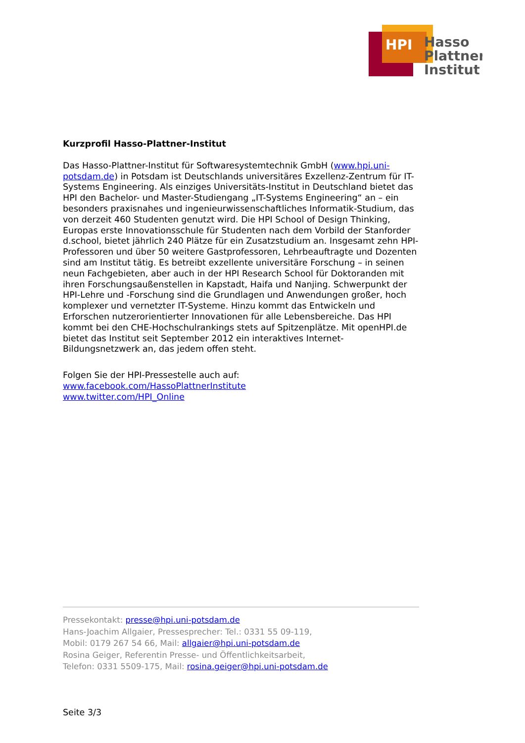HPI
Hasso
Plattner
Institut
Kurzprofil Hasso-Plattner-Institut
Das Hasso-Plattner-Institut für Softwaresystemtechnik GmbH (www.hpi.uni-potsdam.de) in Potsdam ist Deutschlands universitäres Exzellenz-Zentrum für IT-Systems Engineering. Als einziges Universitäts-Institut in Deutschland bietet das HPI den Bachelor- und Master-Studiengang „IT-Systems Engineering“ an – ein besonders praxisnahes und ingenieurwissenschaftliches Informatik-Studium, das von derzeit 460 Studenten genutzt wird. Die HPI School of Design Thinking, Europas erste Innovationsschule für Studenten nach dem Vorbild der Stanforder d.school, bietet jährlich 240 Plätze für ein Zusatzstudium an. Insgesamt zehn HPI-Professoren und über 50 weitere Gastprofessoren, Lehrbeauftragte und Dozenten sind am Institut tätig. Es betreibt exzellente universitäre Forschung – in seinen neun Fachgebieten, aber auch in der HPI Research School für Doktoranden mit ihren Forschungsaußenstellen in Kapstadt, Haifa und Nanjing. Schwerpunkt der HPI-Lehre und -Forschung sind die Grundlagen und Anwendungen großer, hoch komplexer und vernetzter IT-Systeme. Hinzu kommt das Entwickeln und Erforschen nutzerorientierter Innovationen für alle Lebensbereiche. Das HPI kommt bei den CHE-Hochschulrankings stets auf Spitzenplätze. Mit openHPI.de bietet das Institut seit September 2012 ein interaktives Internet-Bildungsnetzwerk an, das jedem offen steht.
Folgen Sie der HPI-Pressestelle auch auf:
www.facebook.com/HassoPlattnerInstitute
www.twitter.com/HPI_Online
Pressekontakt: presse@hpi.uni-potsdam.de
Hans-Joachim Allgaier, Pressesprecher: Tel.: 0331 55 09-119,
Mobil: 0179 267 54 66, Mail: allgaier@hpi.uni-potsdam.de
Rosina Geiger, Referentin Presse- und Öffentlichkeitsarbeit,
Telefon: 0331 5509-175, Mail: rosina.geiger@hpi.uni-potsdam.de
Seite 3/3